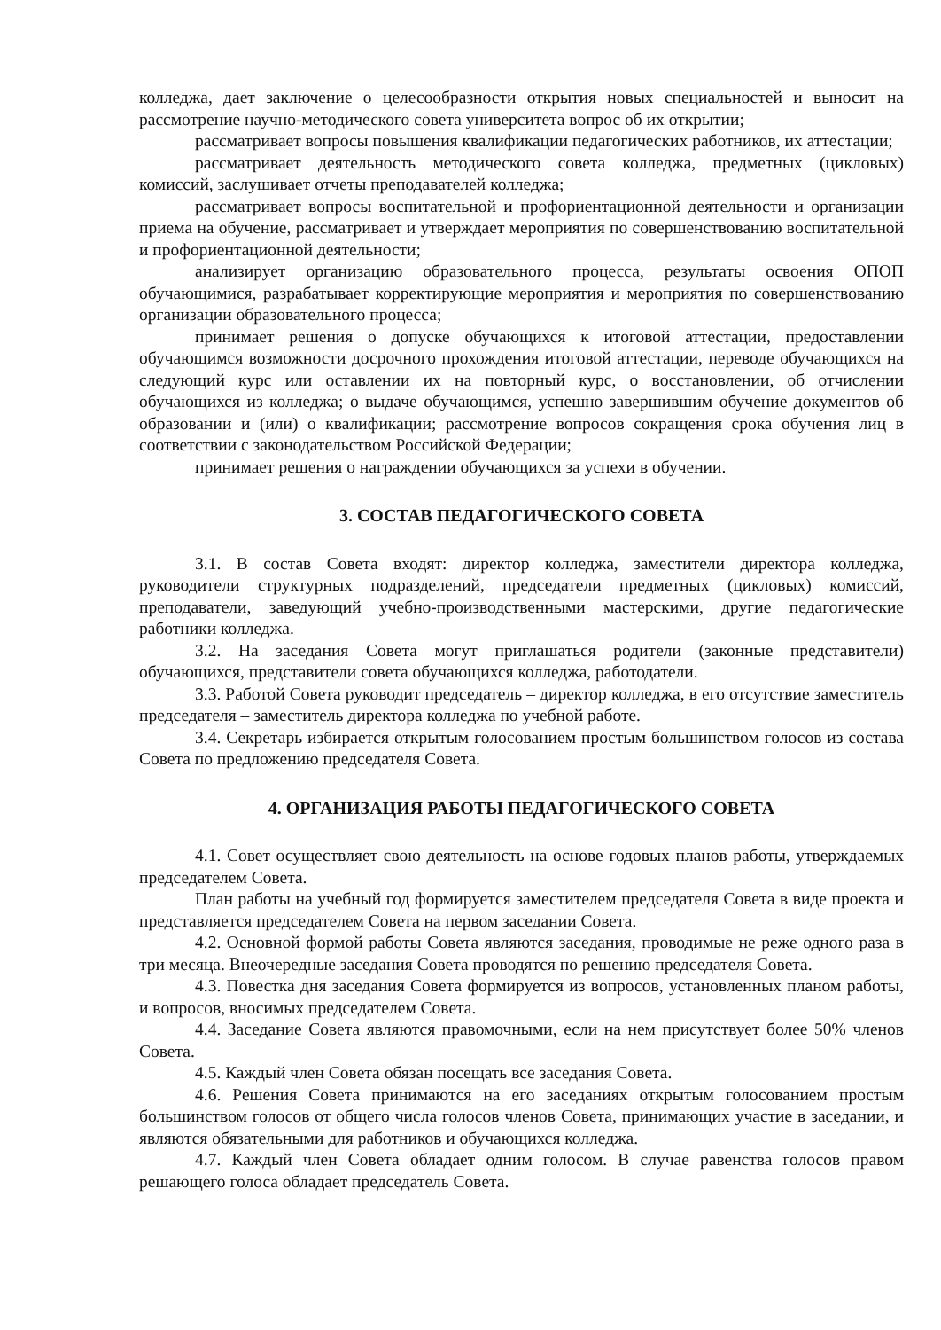колледжа, дает заключение о целесообразности открытия новых специальностей и выносит на рассмотрение научно-методического совета университета вопрос об их открытии;
рассматривает вопросы повышения квалификации педагогических работников, их аттестации;
рассматривает деятельность методического совета колледжа, предметных (цикловых) комиссий, заслушивает отчеты преподавателей колледжа;
рассматривает вопросы воспитательной и профориентационной деятельности и организации приема на обучение, рассматривает и утверждает мероприятия по совершенствованию воспитательной и профориентационной деятельности;
анализирует организацию образовательного процесса, результаты освоения ОПОП обучающимися, разрабатывает корректирующие мероприятия и мероприятия по совершенствованию организации образовательного процесса;
принимает решения о допуске обучающихся к итоговой аттестации, предоставлении обучающимся возможности досрочного прохождения итоговой аттестации, переводе обучающихся на следующий курс или оставлении их на повторный курс, о восстановлении, об отчислении обучающихся из колледжа; о выдаче обучающимся, успешно завершившим обучение документов об образовании и (или) о квалификации; рассмотрение вопросов сокращения срока обучения лиц в соответствии с законодательством Российской Федерации;
принимает решения о награждении обучающихся за успехи в обучении.
3. СОСТАВ ПЕДАГОГИЧЕСКОГО СОВЕТА
3.1. В состав Совета входят: директор колледжа, заместители директора колледжа, руководители структурных подразделений, председатели предметных (цикловых) комиссий, преподаватели, заведующий учебно-производственными мастерскими, другие педагогические работники колледжа.
3.2. На заседания Совета могут приглашаться родители (законные представители) обучающихся, представители совета обучающихся колледжа, работодатели.
3.3. Работой Совета руководит председатель – директор колледжа, в его отсутствие заместитель председателя – заместитель директора колледжа по учебной работе.
3.4. Секретарь избирается открытым голосованием простым большинством голосов из состава Совета по предложению председателя Совета.
4. ОРГАНИЗАЦИЯ РАБОТЫ ПЕДАГОГИЧЕСКОГО СОВЕТА
4.1. Совет осуществляет свою деятельность на основе годовых планов работы, утверждаемых председателем Совета.
План работы на учебный год формируется заместителем председателя Совета в виде проекта и представляется председателем Совета на первом заседании Совета.
4.2. Основной формой работы Совета являются заседания, проводимые не реже одного раза в три месяца. Внеочередные заседания Совета проводятся по решению председателя Совета.
4.3. Повестка дня заседания Совета формируется из вопросов, установленных планом работы, и вопросов, вносимых председателем Совета.
4.4. Заседание Совета являются правомочными, если на нем присутствует более 50% членов Совета.
4.5. Каждый член Совета обязан посещать все заседания Совета.
4.6. Решения Совета принимаются на его заседаниях открытым голосованием простым большинством голосов от общего числа голосов членов Совета, принимающих участие в заседании, и являются обязательными для работников и обучающихся колледжа.
4.7. Каждый член Совета обладает одним голосом. В случае равенства голосов правом решающего голоса обладает председатель Совета.